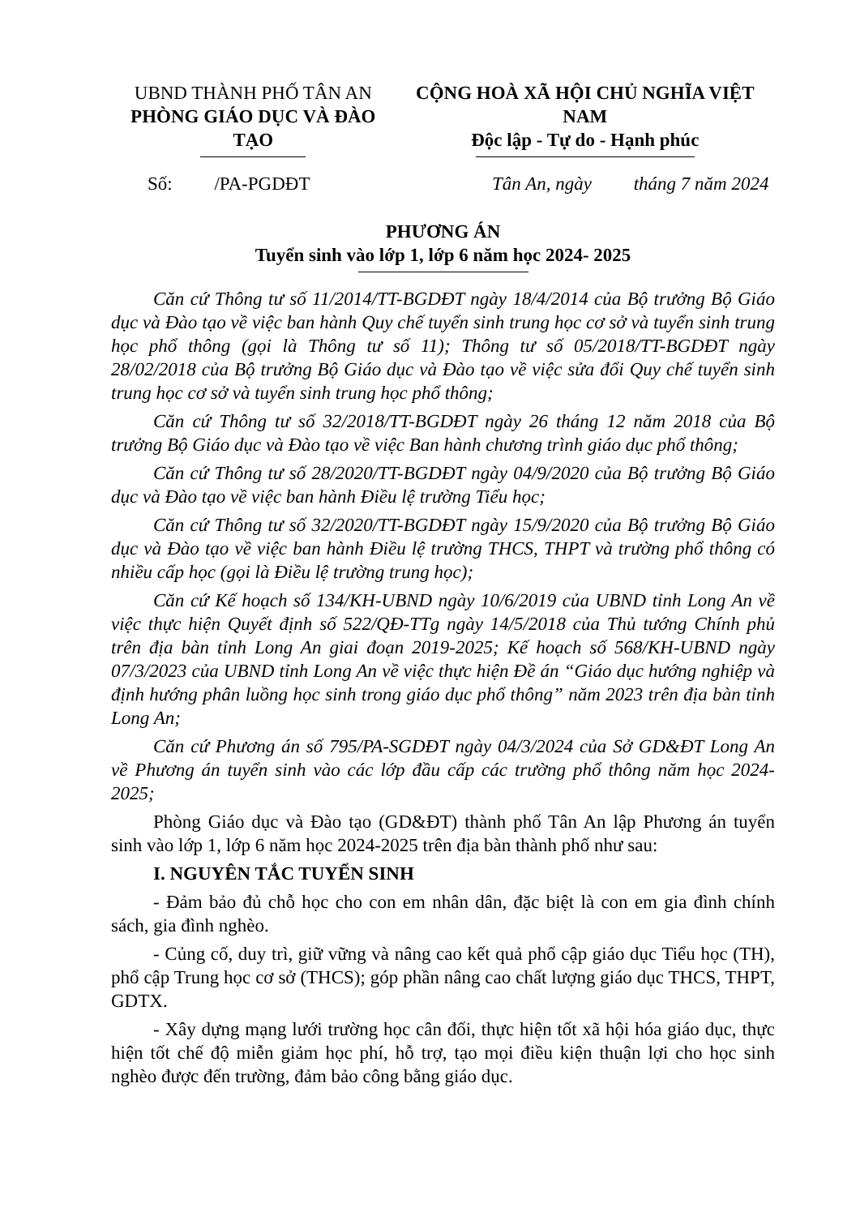UBND THÀNH PHỐ TÂN AN
PHÒNG GIÁO DỤC VÀ ĐÀO TẠO
CỘNG HOÀ XÃ HỘI CHỦ NGHĨA VIỆT NAM
Độc lập - Tự do - Hạnh phúc
Số: /PA-PGDĐT Tân An, ngày tháng 7 năm 2024
PHƯƠNG ÁN
Tuyển sinh vào lớp 1, lớp 6 năm học 2024- 2025
Căn cứ Thông tư số 11/2014/TT-BGDĐT ngày 18/4/2014 của Bộ trưởng Bộ Giáo dục và Đào tạo về việc ban hành Quy chế tuyển sinh trung học cơ sở và tuyển sinh trung học phổ thông (gọi là Thông tư số 11); Thông tư số 05/2018/TT-BGDĐT ngày 28/02/2018 của Bộ trưởng Bộ Giáo dục và Đào tạo về việc sửa đổi Quy chế tuyển sinh trung học cơ sở và tuyển sinh trung học phổ thông;
Căn cứ Thông tư số 32/2018/TT-BGDĐT ngày 26 tháng 12 năm 2018 của Bộ trưởng Bộ Giáo dục và Đào tạo về việc Ban hành chương trình giáo dục phổ thông;
Căn cứ Thông tư số 28/2020/TT-BGDĐT ngày 04/9/2020 của Bộ trưởng Bộ Giáo dục và Đào tạo về việc ban hành Điều lệ trường Tiểu học;
Căn cứ Thông tư số 32/2020/TT-BGDĐT ngày 15/9/2020 của Bộ trưởng Bộ Giáo dục và Đào tạo về việc ban hành Điều lệ trường THCS, THPT và trường phổ thông có nhiều cấp học (gọi là Điều lệ trường trung học);
Căn cứ Kế hoạch số 134/KH-UBND ngày 10/6/2019 của UBND tỉnh Long An về việc thực hiện Quyết định số 522/QĐ-TTg ngày 14/5/2018 của Thủ tướng Chính phủ trên địa bàn tỉnh Long An giai đoạn 2019-2025; Kế hoạch số 568/KH-UBND ngày 07/3/2023 của UBND tỉnh Long An về việc thực hiện Đề án “Giáo dục hướng nghiệp và định hướng phân luồng học sinh trong giáo dục phổ thông” năm 2023 trên địa bàn tỉnh Long An;
Căn cứ Phương án số 795/PA-SGDĐT ngày 04/3/2024 của Sở GD&ĐT Long An về Phương án tuyển sinh vào các lớp đầu cấp các trường phổ thông năm học 2024-2025;
Phòng Giáo dục và Đào tạo (GD&ĐT) thành phố Tân An lập Phương án tuyển sinh vào lớp 1, lớp 6 năm học 2024-2025 trên địa bàn thành phố như sau:
I. NGUYÊN TẮC TUYỂN SINH
- Đảm bảo đủ chỗ học cho con em nhân dân, đặc biệt là con em gia đình chính sách, gia đình nghèo.
- Củng cố, duy trì, giữ vững và nâng cao kết quả phổ cập giáo dục Tiểu học (TH), phổ cập Trung học cơ sở (THCS); góp phần nâng cao chất lượng giáo dục THCS, THPT, GDTX.
- Xây dựng mạng lưới trường học cân đối, thực hiện tốt xã hội hóa giáo dục, thực hiện tốt chế độ miễn giảm học phí, hỗ trợ, tạo mọi điều kiện thuận lợi cho học sinh nghèo được đến trường, đảm bảo công bằng giáo dục.